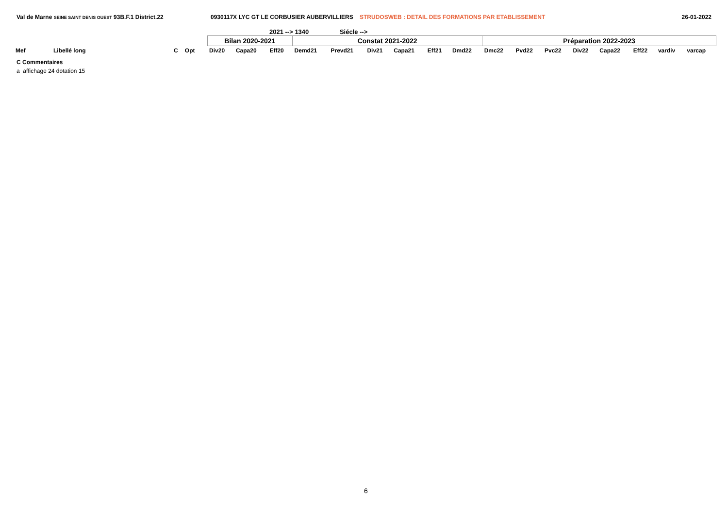Val de Marne SEINE SAINT DENIS OUEST 93B.F.1 District.22 0930117X LYC GT LE CORBUSIER AUBERVILLIERS STRUDOSWEB : DETAIL DES FORMATIONS PAR ETABLISSEMENT 26-01-2022
2021 --> 1340 Siécle -->
| | | | | | Bilan 2020-2021 | | | Constat 2021-2022 | | | | | | Préparation 2022-2023 | | | | | | | |
| Mef | Libellé long | C | Opt | | Div20 | Capa20 | Eff20 | Demd21 | Prevd21 | Div21 | Capa21 | Eff21 | Dmd22 | Dmc22 | Pvd22 | Pvc22 | Div22 | Capa22 | Eff22 | vardiv | varcap |
C Commentaires
a affichage 24 dotation 15
6